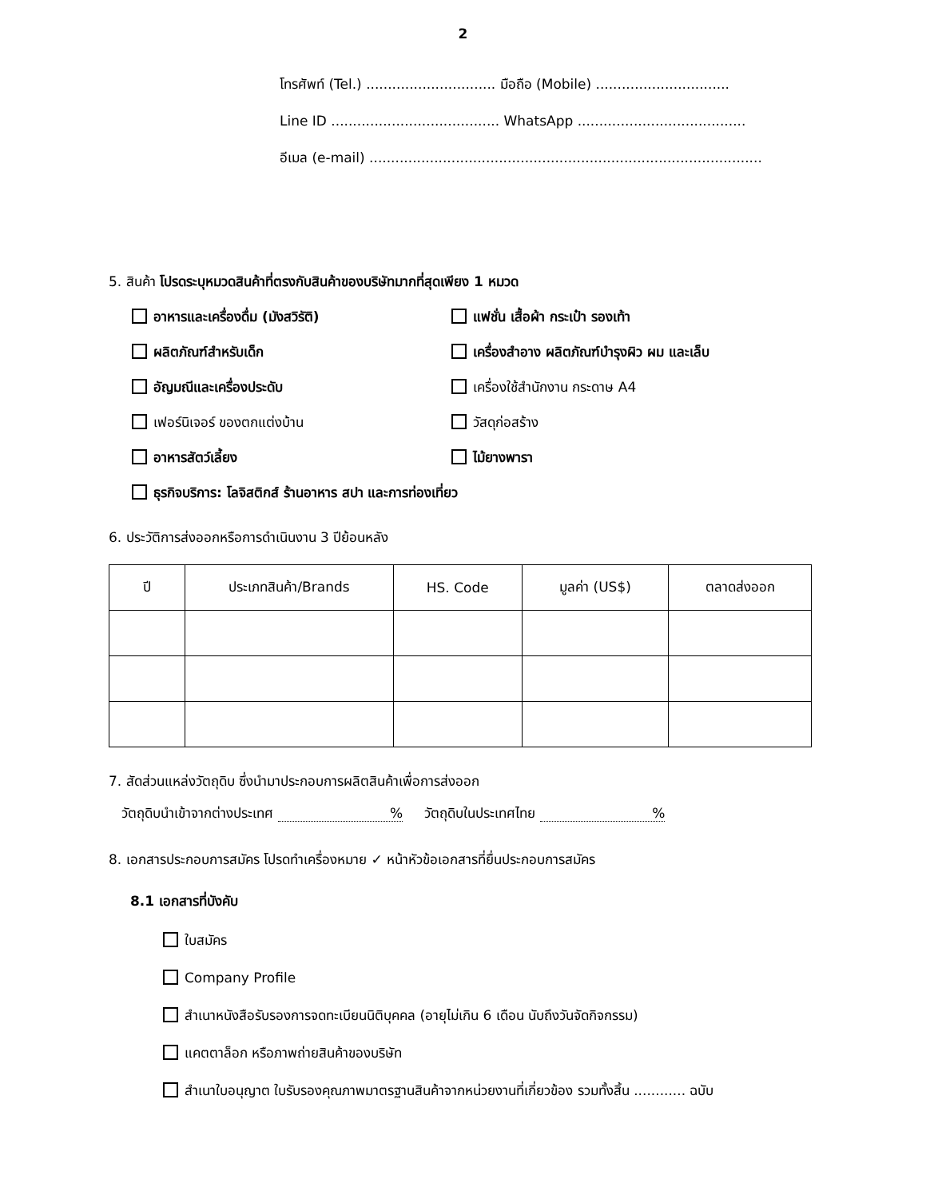2
โทรศัพท์ (Tel.) .............................. มือถือ (Mobile) ...............................
Line ID ....................................... WhatsApp .......................................
อีเมล (e-mail) ...........................................................................................
5. สินค้า โปรดระบุหมวดสินค้าที่ตรงกับสินค้าของบริษัทมากที่สุดเพียง 1 หมวด
อาหารและเครื่องดื่ม (มังสวิรัติ)
แฟชั่น เสื้อผ้า กระเป๋า รองเท้า
ผลิตภัณฑ์สำหรับเด็ก
เครื่องสำอาง ผลิตภัณฑ์บำรุงผิว ผม และเล็บ
อัญมณีและเครื่องประดับ
เครื่องใช้สำนักงาน กระดาษ A4
เฟอร์นิเจอร์ ของตกแต่งบ้าน
วัสดุก่อสร้าง
อาหารสัตว์เลี้ยง
ไม้ยางพารา
ธุรกิจบริการ: โลจิสติกส์ ร้านอาหาร สปา และการท่องเที่ยว
6. ประวัติการส่งออกหรือการดำเนินงาน 3 ปีย้อนหลัง
| ปี | ประเภทสินค้า/Brands | HS. Code | มูลค่า (US$) | ตลาดส่งออก |
| --- | --- | --- | --- | --- |
7. สัดส่วนแหล่งวัตถุดิบ ซึ่งนำมาประกอบการผลิตสินค้าเพื่อการส่งออก
วัตถุดิบนำเข้าจากต่างประเทศ % วัตถุดิบในประเทศไทย %
8. เอกสารประกอบการสมัคร โปรดทำเครื่องหมาย ✓ หน้าหัวข้อเอกสารที่ยื่นประกอบการสมัคร
8.1 เอกสารที่บังคับ
ใบสมัคร
Company Profile
สำเนาหนังสือรับรองการจดทะเบียนนิติบุคคล (อายุไม่เกิน 6 เดือน นับถึงวันจัดกิจกรรม)
แคตตาล็อก หรือภาพถ่ายสินค้าของบริษัท
สำเนาใบอนุญาต ใบรับรองคุณภาพมาตรฐานสินค้าจากหน่วยงานที่เกี่ยวข้อง รวมทั้งสิ้น ............ ฉบับ